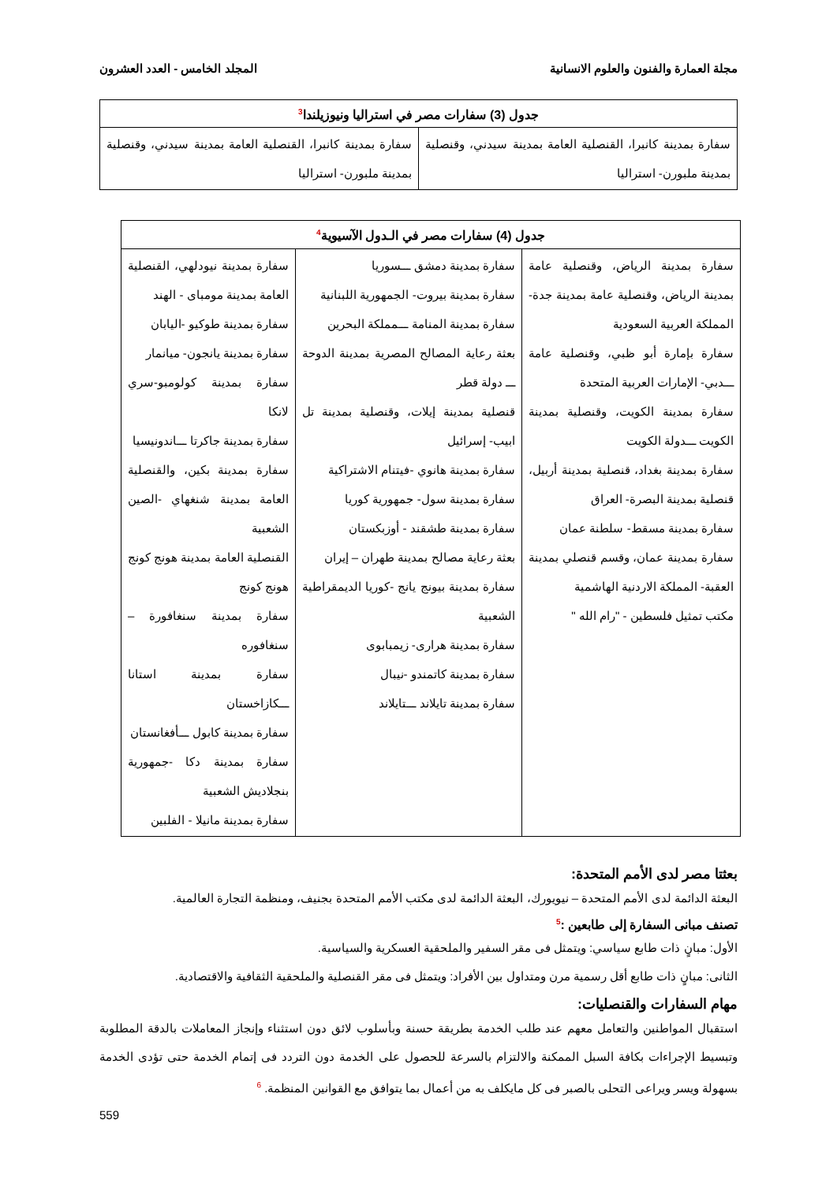مجلة العمارة والفنون والعلوم الانسانية المجلد الخامس - العدد العشرون
| جدول (3) سفارات مصر في استراليا ونيوزيلندا<sup>3</sup> | |
| --- | --- |
| سفارة بمدينة كانبرا، القنصلية العامة بمدينة سيدني، وقنصلية بمدينة ملبورن- استراليا | سفارة بمدينة كانبرا، القنصلية العامة بمدينة سيدني، وقنصلية بمدينة ملبورن- استراليا |
| جدول (4) سفارات مصر في الـدول الآسيوية<sup>4</sup> | | |
| --- | --- | --- |
| سفارة بمدينة الرياض، وقنصلية عامة بمدينة الرياض، وقنصلية عامة بمدينة جدة- المملكة العربية السعودية سفارة بإمارة أبو ظبي، وقنصلية عامة ـــدبي- الإمارات العربية المتحدة سفارة بمدينة الكويت، وقنصلية بمدينة الكويت ـــدولة الكويت سفارة بمدينة بغداد، قنصلية بمدينة أربيل، قنصلية بمدينة البصرة- العراق سفارة بمدينة مسقط- سلطنة عمان سفارة بمدينة عمان، وقسم قنصلي بمدينة العقبة- المملكة الاردنية الهاشمية مكتب تمثيل فلسطين - "رام الله " | سفارة بمدينة دمشق ـــسوريا سفارة بمدينة بيروت- الجمهورية اللبنانية سفارة بمدينة المنامة ـــمملكة البحرين بعثة رعاية المصالح المصرية بمدينة الدوحة ـــ دولة قطر قنصلية بمدينة إيلات، وقنصلية بمدينة تل ابيب- إسرائيل سفارة بمدينة هانوي -فيتنام الاشتراكية سفارة بمدينة سول- جمهورية كوريا سفارة بمدينة طشقند - أوزبكستان بعثة رعاية مصالح بمدينة طهران – إيران سفارة بمدينة بيونج يانج -كوريا الديمقراطية الشعبية سفارة بمدينة هرارى- زيمبابوى سفارة بمدينة كاتمندو -نيبال سفارة بمدينة تايلاند ـــتايلاند | سفارة بمدينة نيودلهي، القنصلية العامة بمدينة مومباى - الهند سفارة بمدينة طوكيو -اليابان سفارة بمدينة يانجون- ميانمار سفارة بمدينة كولومبو-سري لانكا سفارة بمدينة جاكرتا ـــاندونيسيا سفارة بمدينة بكين، والقنصلية العامة بمدينة شنغهاي -الصين الشعبية القنصلية العامة بمدينة هونج كونج هونج كونج سفارة بمدينة سنغافورة – سنغافوره سفارة بمدينة استانا ـــكازاخستان سفارة بمدينة كابول ـــأفغانستان سفارة بمدينة دكا -جمهورية بنجلاديش الشعبية سفارة بمدينة مانيلا - الفلبين |
بعثتا مصر لدى الأمم المتحدة:
البعثة الدائمة لدى الأمم المتحدة – نيويورك، البعثة الدائمة لدى مكتب الأمم المتحدة بجنيف، ومنظمة التجارة العالمية.
تصنف مبانى السفارة إلى طابعين :<sup>5</sup>
الأول: مبانٍ ذات طابع سياسي: ويتمثل فى مقر السفير والملحقية العسكرية والسياسية.
الثانى: مبانٍ ذات طابع أقل رسمية مرن ومتداول بين الأفراد: ويتمثل فى مقر القنصلية والملحقية الثقافية والاقتصادية.
مهام السفارات والقنصليات:
استقبال المواطنين والتعامل معهم عند طلب الخدمة بطريقة حسنة وبأسلوب لائق دون استثناء وإنجاز المعاملات بالدقة المطلوبة وتبسيط الإجراءات بكافة السبل الممكنة والالتزام بالسرعة للحصول على الخدمة دون التردد فى إتمام الخدمة حتى تؤدى الخدمة بسهولة ويسر ويراعى التحلى بالصبر فى كل مايكلف به من أعمال بما يتوافق مع القوانين المنظمة. <sup>6</sup>
559